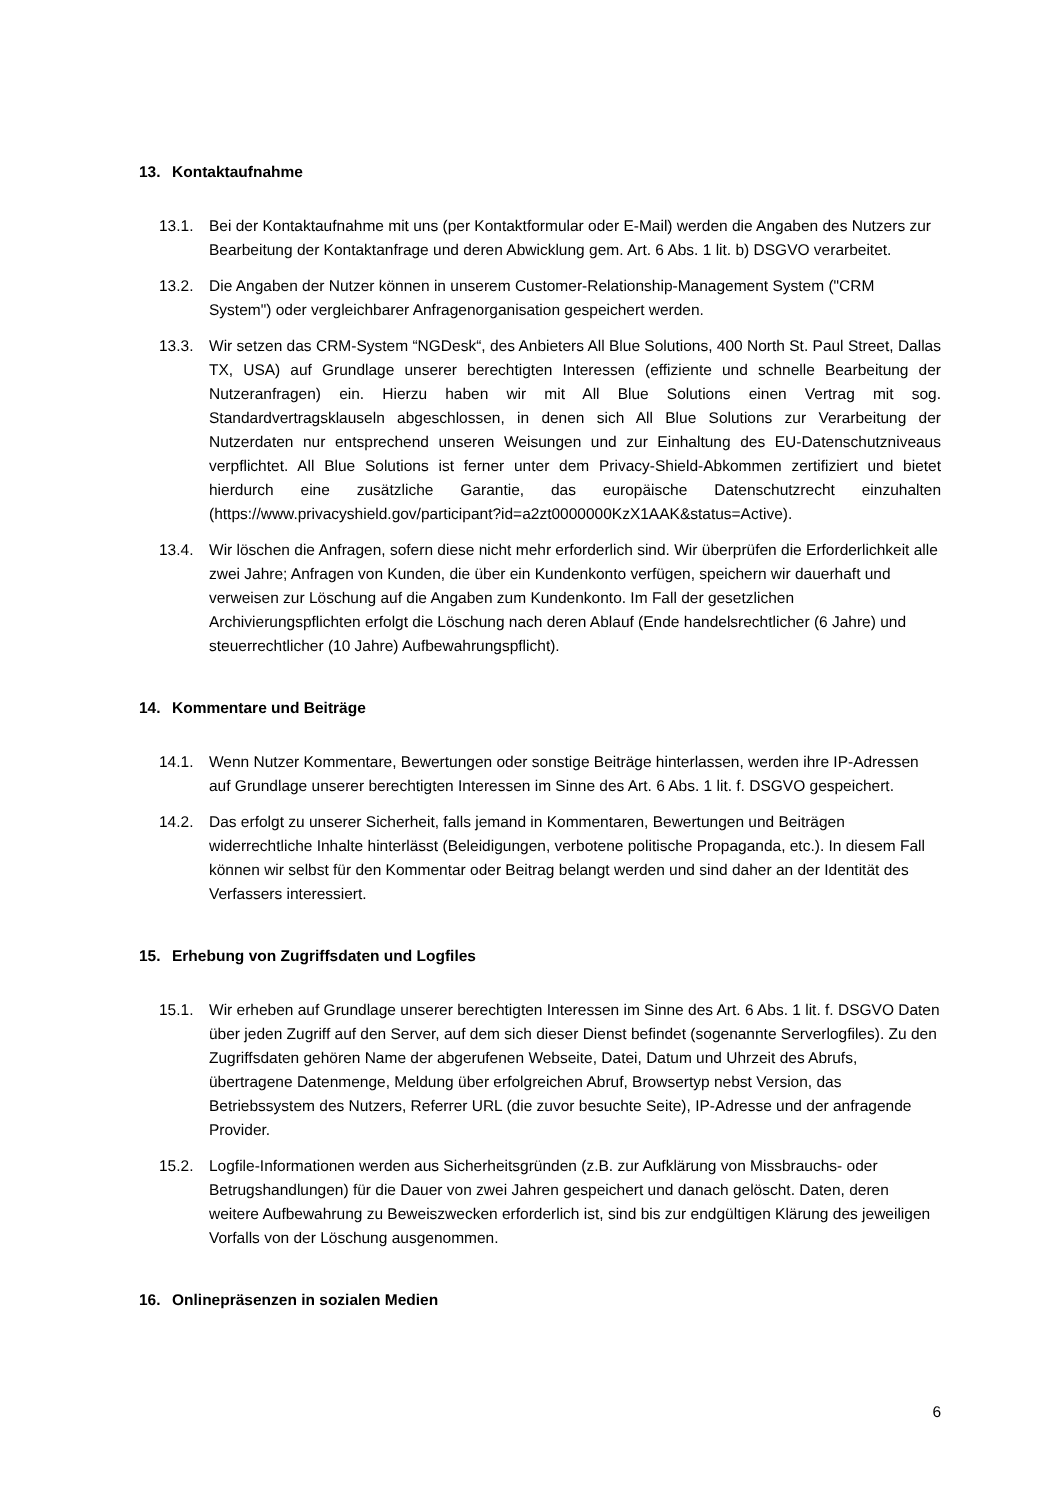13. Kontaktaufnahme
13.1. Bei der Kontaktaufnahme mit uns (per Kontaktformular oder E-Mail) werden die Angaben des Nutzers zur Bearbeitung der Kontaktanfrage und deren Abwicklung gem. Art. 6 Abs. 1 lit. b) DSGVO verarbeitet.
13.2. Die Angaben der Nutzer können in unserem Customer-Relationship-Management System ("CRM System") oder vergleichbarer Anfragenorganisation gespeichert werden.
13.3. Wir setzen das CRM-System “NGDesk“, des Anbieters All Blue Solutions, 400 North St. Paul Street, Dallas TX, USA) auf Grundlage unserer berechtigten Interessen (effiziente und schnelle Bearbeitung der Nutzeranfragen) ein. Hierzu haben wir mit All Blue Solutions einen Vertrag mit sog. Standardvertragsklauseln abgeschlossen, in denen sich All Blue Solutions zur Verarbeitung der Nutzerdaten nur entsprechend unseren Weisungen und zur Einhaltung des EU-Datenschutzniveaus verpflichtet. All Blue Solutions ist ferner unter dem Privacy-Shield-Abkommen zertifiziert und bietet hierdurch eine zusätzliche Garantie, das europäische Datenschutzrecht einzuhalten (https://www.privacyshield.gov/participant?id=a2zt0000000KzX1AAK&status=Active).
13.4. Wir löschen die Anfragen, sofern diese nicht mehr erforderlich sind. Wir überprüfen die Erforderlichkeit alle zwei Jahre; Anfragen von Kunden, die über ein Kundenkonto verfügen, speichern wir dauerhaft und verweisen zur Löschung auf die Angaben zum Kundenkonto. Im Fall der gesetzlichen Archivierungspflichten erfolgt die Löschung nach deren Ablauf (Ende handelsrechtlicher (6 Jahre) und steuerrechtlicher (10 Jahre) Aufbewahrungspflicht).
14. Kommentare und Beiträge
14.1. Wenn Nutzer Kommentare, Bewertungen oder sonstige Beiträge hinterlassen, werden ihre IP-Adressen auf Grundlage unserer berechtigten Interessen im Sinne des Art. 6 Abs. 1 lit. f. DSGVO gespeichert.
14.2. Das erfolgt zu unserer Sicherheit, falls jemand in Kommentaren, Bewertungen und Beiträgen widerrechtliche Inhalte hinterlässt (Beleidigungen, verbotene politische Propaganda, etc.). In diesem Fall können wir selbst für den Kommentar oder Beitrag belangt werden und sind daher an der Identität des Verfassers interessiert.
15. Erhebung von Zugriffsdaten und Logfiles
15.1. Wir erheben auf Grundlage unserer berechtigten Interessen im Sinne des Art. 6 Abs. 1 lit. f. DSGVO Daten über jeden Zugriff auf den Server, auf dem sich dieser Dienst befindet (sogenannte Serverlogfiles). Zu den Zugriffsdaten gehören Name der abgerufenen Webseite, Datei, Datum und Uhrzeit des Abrufs, übertragene Datenmenge, Meldung über erfolgreichen Abruf, Browsertyp nebst Version, das Betriebssystem des Nutzers, Referrer URL (die zuvor besuchte Seite), IP-Adresse und der anfragende Provider.
15.2. Logfile-Informationen werden aus Sicherheitsgründen (z.B. zur Aufklärung von Missbrauchs- oder Betrugshandlungen) für die Dauer von zwei Jahren gespeichert und danach gelöscht. Daten, deren weitere Aufbewahrung zu Beweiszwecken erforderlich ist, sind bis zur endgültigen Klärung des jeweiligen Vorfalls von der Löschung ausgenommen.
16. Onlinepräsenzen in sozialen Medien
6